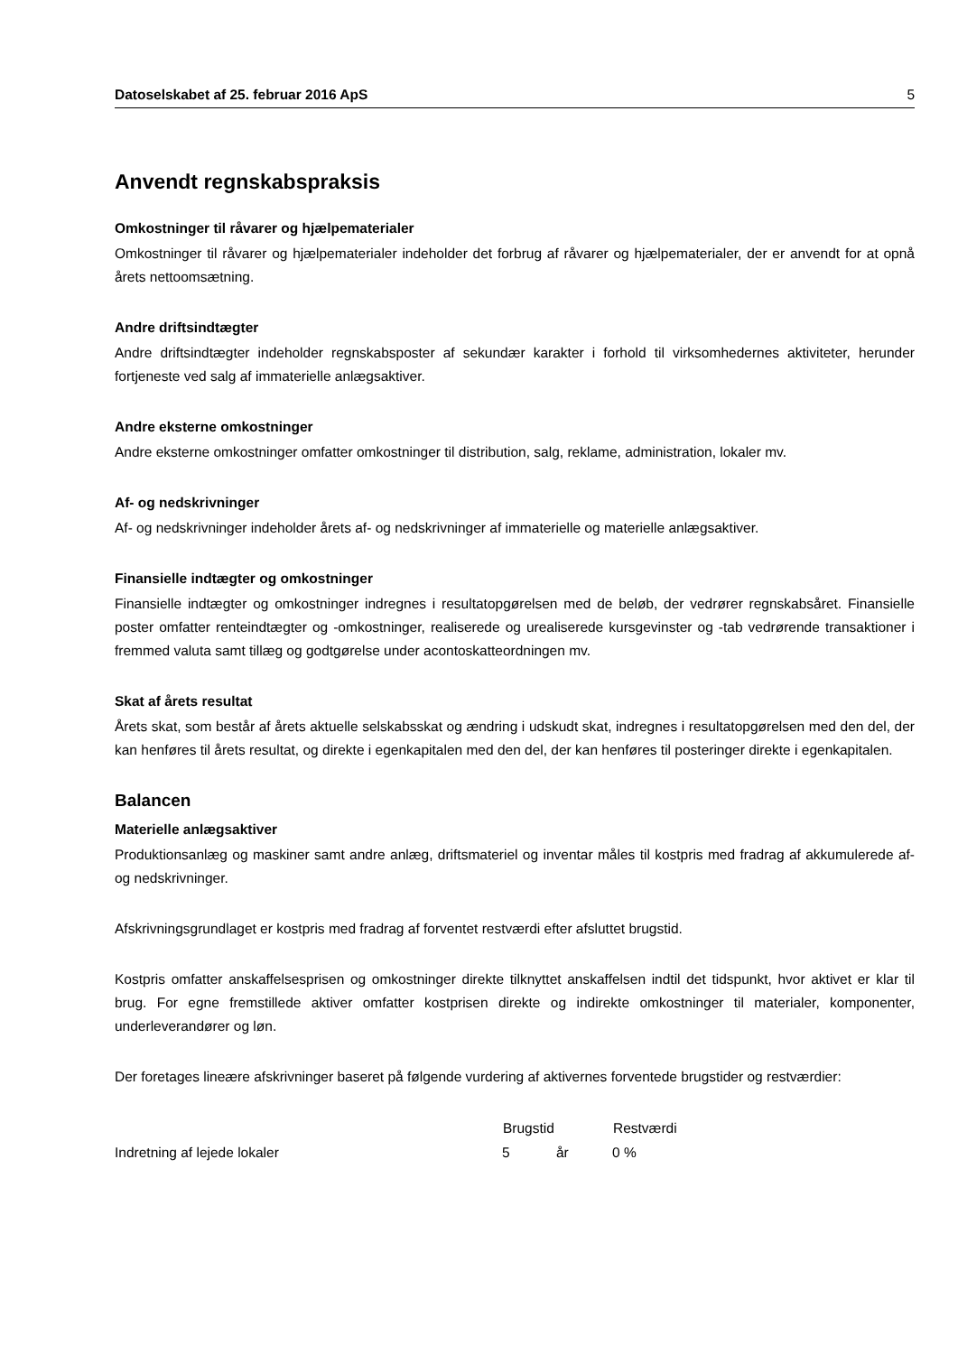Datoselskabet af 25. februar 2016 ApS 5
Anvendt regnskabspraksis
Omkostninger til råvarer og hjælpematerialer
Omkostninger til råvarer og hjælpematerialer indeholder det forbrug af råvarer og hjælpematerialer, der er anvendt for at opnå årets nettoomsætning.
Andre driftsindtægter
Andre driftsindtægter indeholder regnskabsposter af sekundær karakter i forhold til virksomhedernes aktiviteter, herunder fortjeneste ved salg af immaterielle anlægsaktiver.
Andre eksterne omkostninger
Andre eksterne omkostninger omfatter omkostninger til distribution, salg, reklame, administration, lokaler mv.
Af- og nedskrivninger
Af- og nedskrivninger indeholder årets af- og nedskrivninger af immaterielle og materielle anlægsaktiver.
Finansielle indtægter og omkostninger
Finansielle indtægter og omkostninger indregnes i resultatopgørelsen med de beløb, der vedrører regnskabsåret. Finansielle poster omfatter renteindtægter og -omkostninger, realiserede og urealiserede kursgevinster og -tab vedrørende transaktioner i fremmed valuta samt tillæg og godtgørelse under acontoskatteordningen mv.
Skat af årets resultat
Årets skat, som består af årets aktuelle selskabsskat og ændring i udskudt skat, indregnes i resultatopgørelsen med den del, der kan henføres til årets resultat, og direkte i egenkapitalen med den del, der kan henføres til posteringer direkte i egenkapitalen.
Balancen
Materielle anlægsaktiver
Produktionsanlæg og maskiner samt andre anlæg, driftsmateriel og inventar måles til kostpris med fradrag af akkumulerede af- og nedskrivninger.
Afskrivningsgrundlaget er kostpris med fradrag af forventet restværdi efter afsluttet brugstid.
Kostpris omfatter anskaffelsesprisen og omkostninger direkte tilknyttet anskaffelsen indtil det tidspunkt, hvor aktivet er klar til brug. For egne fremstillede aktiver omfatter kostprisen direkte og indirekte omkostninger til materialer, komponenter, underleverandører og løn.
Der foretages lineære afskrivninger baseret på følgende vurdering af aktivernes forventede brugstider og restværdier:
| | Brugstid | | Restværdi |
| --- | --- | --- | --- |
| Indretning af lejede lokaler | 5 | år | 0 % |